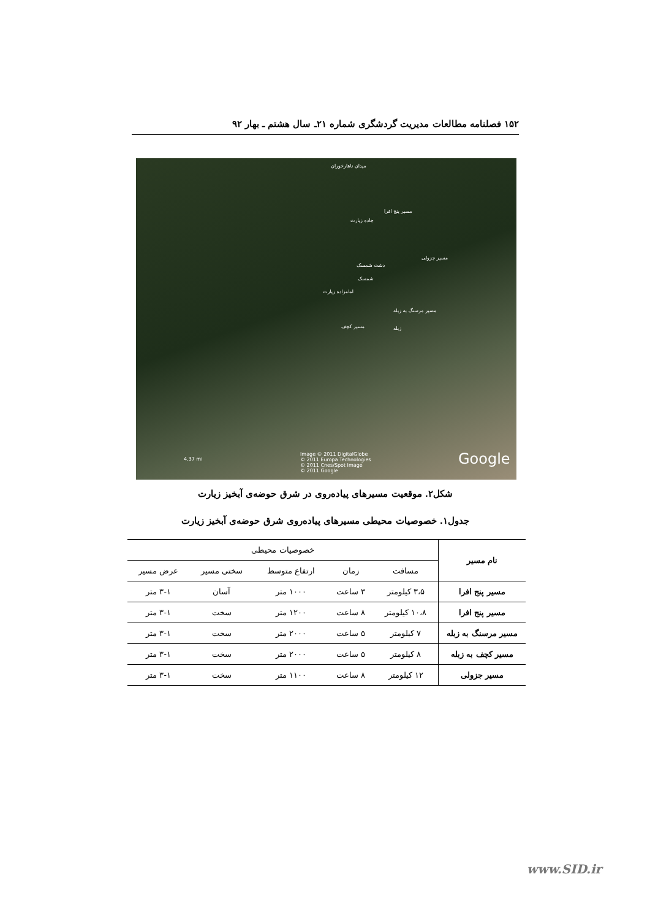۱۵۲ فصلنامه مطالعات مدیریت گردشگری شماره ۲۱ـ سال هشتم ـ بهار ۹۲
میدان ناهارخوران
مسیر پنج افرا
جاده زیارت
مسیر جزولی
دشت شمسک
شمسک
امامزاده زیارت
مسیر مرسنگ به زبله
مسیر کچف زبله
Image © 2011 DigitalGlobe
© 2011 Europa Technologies
© 2011 Cnes/Spot Image
© 2011 Google
4.37 mi Google
شکل۲. موقعیت مسیرهای پیاده‌روی در شرق حوضه‌ی آبخیز زیارت
جدول۱. خصوصیات محیطی مسیرهای پیاده‌روی شرق حوضه‌ی آبخیز زیارت
| نام مسیر | خصوصیات محیطی | | | | |
| --- | --- | --- | --- | --- | --- |
| | مسافت | زمان | ارتفاع متوسط | سختی مسیر | عرض مسیر |
| مسیر پنج افرا | ۳،۵ کیلومتر | ۳ ساعت | ۱۰۰۰ متر | آسان | ۳-۱ متر |
| مسیر پنج افرا | ۱۰،۸ کیلومتر | ۸ ساعت | ۱۲۰۰ متر | سخت | ۳-۱ متر |
| مسیر مرسنگ به زبله | ۷ کیلومتر | ۵ ساعت | ۲۰۰۰ متر | سخت | ۳-۱ متر |
| مسیر کچف به زبله | ۸ کیلومتر | ۵ ساعت | ۲۰۰۰ متر | سخت | ۳-۱ متر |
| مسیر جزولی | ۱۲ کیلومتر | ۸ ساعت | ۱۱۰۰ متر | سخت | ۳-۱ متر |
www.SID.ir